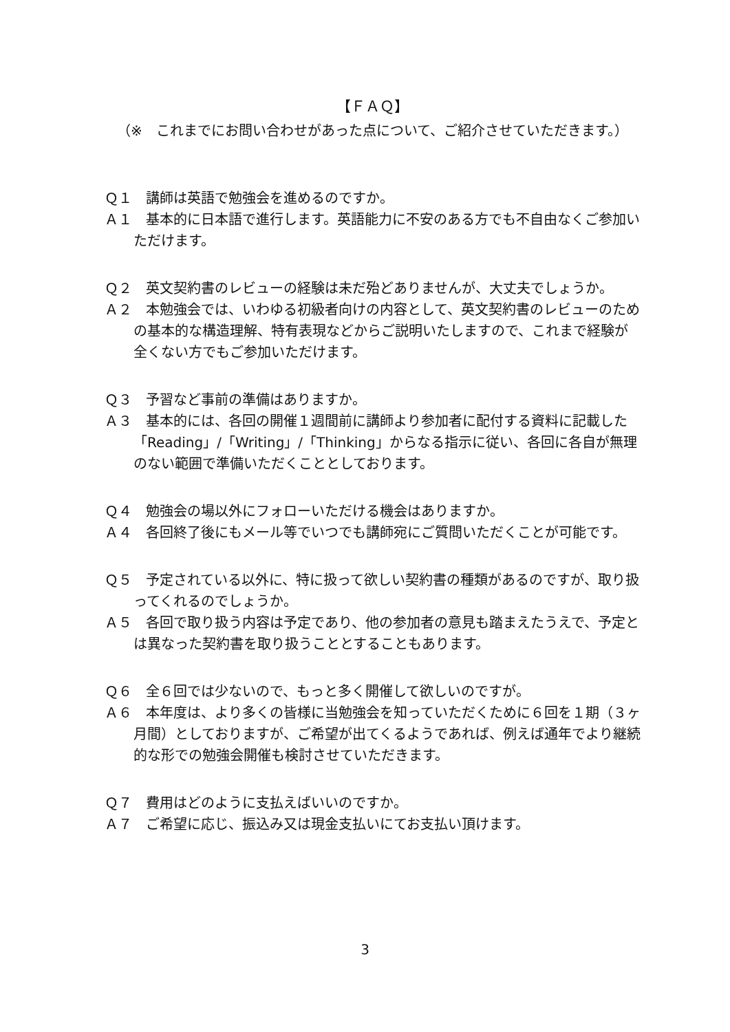【ＦＡＱ】
（※　これまでにお問い合わせがあった点について、ご紹介させていただきます。）
Ｑ１　講師は英語で勉強会を進めるのですか。
Ａ１　基本的に日本語で進行します。英語能力に不安のある方でも不自由なくご参加いただけます。
Ｑ２　英文契約書のレビューの経験は未だ殆どありませんが、大丈夫でしょうか。
Ａ２　本勉強会では、いわゆる初級者向けの内容として、英文契約書のレビューのための基本的な構造理解、特有表現などからご説明いたしますので、これまで経験が全くない方でもご参加いただけます。
Ｑ３　予習など事前の準備はありますか。
Ａ３　基本的には、各回の開催１週間前に講師より参加者に配付する資料に記載した「Reading」/「Writing」/「Thinking」からなる指示に従い、各回に各自が無理のない範囲で準備いただくこととしております。
Ｑ４　勉強会の場以外にフォローいただける機会はありますか。
Ａ４　各回終了後にもメール等でいつでも講師宛にご質問いただくことが可能です。
Ｑ５　予定されている以外に、特に扱って欲しい契約書の種類があるのですが、取り扱ってくれるのでしょうか。
Ａ５　各回で取り扱う内容は予定であり、他の参加者の意見も踏まえたうえで、予定とは異なった契約書を取り扱うこととすることもあります。
Ｑ６　全６回では少ないので、もっと多く開催して欲しいのですが。
Ａ６　本年度は、より多くの皆様に当勉強会を知っていただくために６回を１期（３ヶ月間）としておりますが、ご希望が出てくるようであれば、例えば通年でより継続的な形での勉強会開催も検討させていただきます。
Ｑ７　費用はどのように支払えばいいのですか。
Ａ７　ご希望に応じ、振込み又は現金支払いにてお支払い頂けます。
3